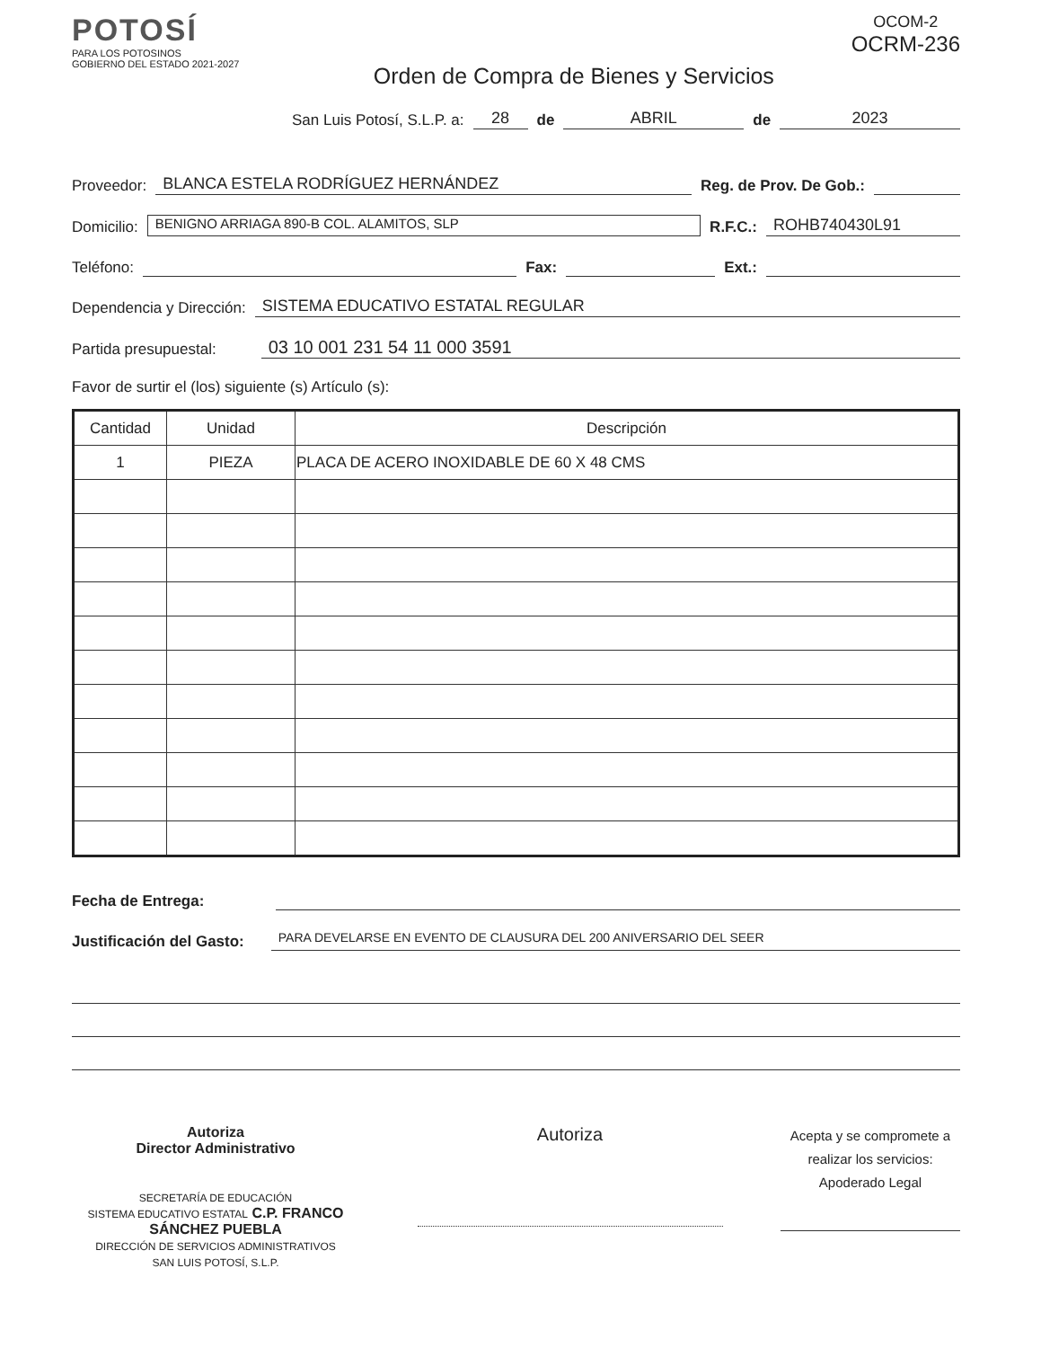POTOSÍ
PARA LOS POTOSINOS
GOBIERNO DEL ESTADO 2021-2027
Orden de Compra de Bienes y Servicios
OCOM-2
OCRM-236
San Luis Potosí, S.L.P. a: 28 de ABRIL de 2023
Proveedor: BLANCA ESTELA RODRÍGUEZ HERNÁNDEZ Reg. de Prov. De Gob.:
Domicilio: BENIGNO ARRIAGA 890-B COL. ALAMITOS, SLP R.F.C.: ROHB740430L91
Teléfono: Fax: Ext.:
Dependencia y Dirección: SISTEMA EDUCATIVO ESTATAL REGULAR
Partida presupuestal: 03 10 001 231 54 11 000 3591
Favor de surtir el (los) siguiente (s) Artículo (s):
| Cantidad | Unidad | Descripción |
| --- | --- | --- |
| 1 | PIEZA | PLACA DE ACERO INOXIDABLE DE 60 X 48 CMS |
Fecha de Entrega:
Justificación del Gasto: PARA DEVELARSE EN EVENTO DE CLAUSURA DEL 200 ANIVERSARIO DEL SEER
Autoriza
Director Administrativo
SECRETARÍA DE EDUCACIÓN
SISTEMA EDUCATIVO ESTATAL C.P. FRANCO SÁNCHEZ PUEBLA
DIRECCIÓN DE SERVICIOS ADMINISTRATIVOS
SAN LUIS POTOSÍ, S.L.P.
Autoriza
Acepta y se compromete a realizar los servicios:
Apoderado Legal